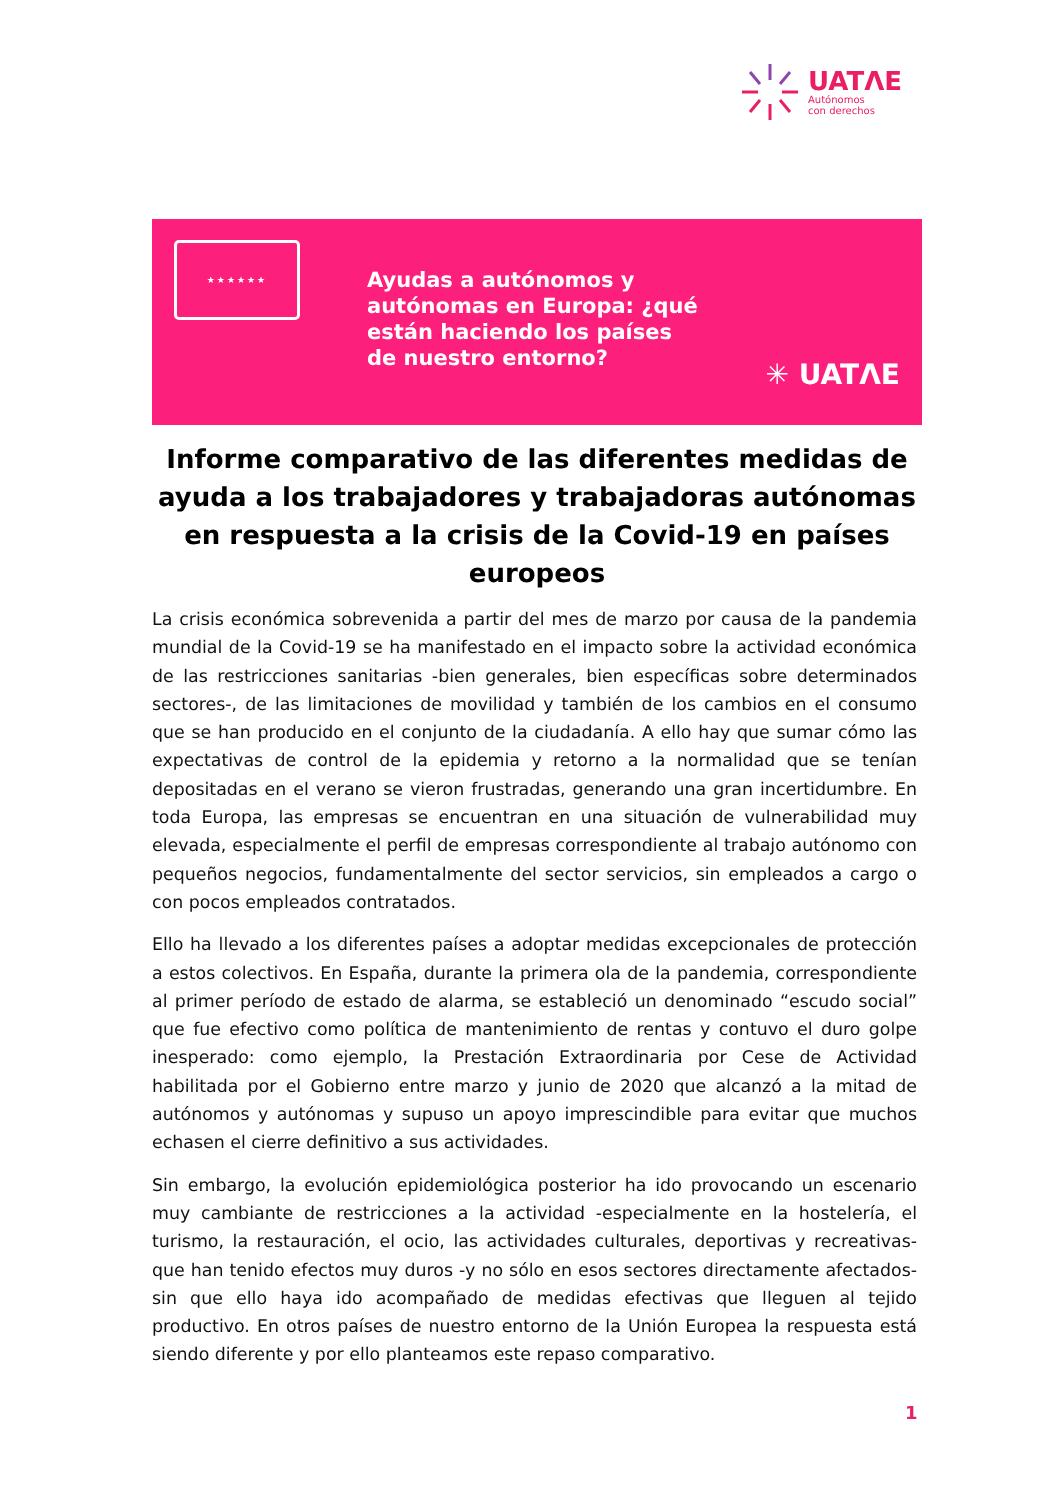UATΛE
Autónomos
con derechos
★★★★★★
Ayudas a autónomos y
autónomas en Europa: ¿qué
están haciendo los países
de nuestro entorno?
✳ UATΛE
Informe comparativo de las diferentes medidas de ayuda a los trabajadores y trabajadoras autónomas en respuesta a la crisis de la Covid-19 en países europeos
La crisis económica sobrevenida a partir del mes de marzo por causa de la pandemia mundial de la Covid-19 se ha manifestado en el impacto sobre la actividad económica de las restricciones sanitarias -bien generales, bien específicas sobre determinados sectores-, de las limitaciones de movilidad y también de los cambios en el consumo que se han producido en el conjunto de la ciudadanía. A ello hay que sumar cómo las expectativas de control de la epidemia y retorno a la normalidad que se tenían depositadas en el verano se vieron frustradas, generando una gran incertidumbre. En toda Europa, las empresas se encuentran en una situación de vulnerabilidad muy elevada, especialmente el perfil de empresas correspondiente al trabajo autónomo con pequeños negocios, fundamentalmente del sector servicios, sin empleados a cargo o con pocos empleados contratados.
Ello ha llevado a los diferentes países a adoptar medidas excepcionales de protección a estos colectivos. En España, durante la primera ola de la pandemia, correspondiente al primer período de estado de alarma, se estableció un denominado “escudo social” que fue efectivo como política de mantenimiento de rentas y contuvo el duro golpe inesperado: como ejemplo, la Prestación Extraordinaria por Cese de Actividad habilitada por el Gobierno entre marzo y junio de 2020 que alcanzó a la mitad de autónomos y autónomas y supuso un apoyo imprescindible para evitar que muchos echasen el cierre definitivo a sus actividades.
Sin embargo, la evolución epidemiológica posterior ha ido provocando un escenario muy cambiante de restricciones a la actividad -especialmente en la hostelería, el turismo, la restauración, el ocio, las actividades culturales, deportivas y recreativas- que han tenido efectos muy duros -y no sólo en esos sectores directamente afectados- sin que ello haya ido acompañado de medidas efectivas que lleguen al tejido productivo. En otros países de nuestro entorno de la Unión Europea la respuesta está siendo diferente y por ello planteamos este repaso comparativo.
1